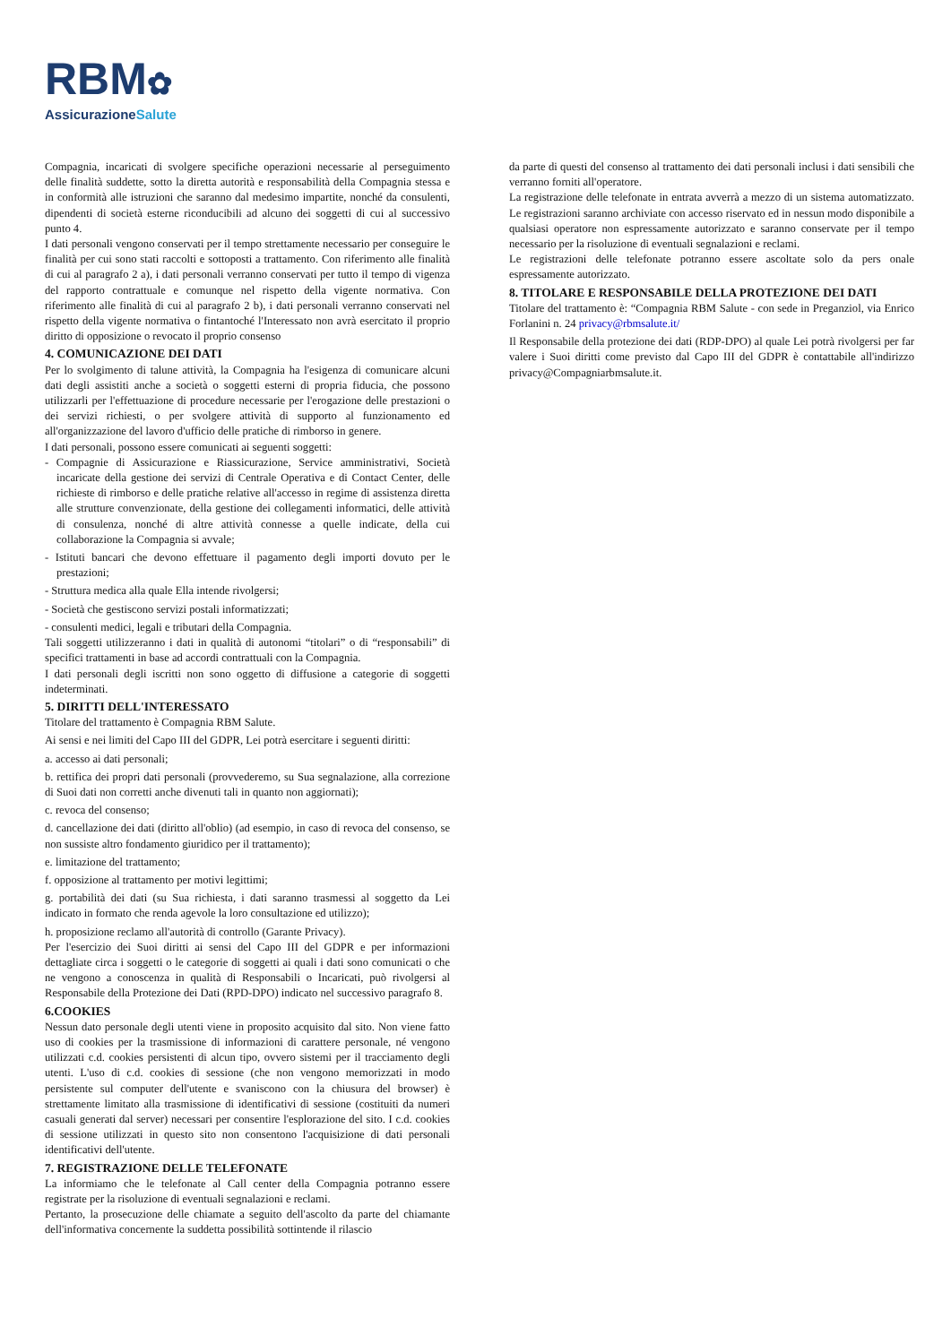RBM✿
AssicurazioneSalute
Compagnia, incaricati di svolgere specifiche operazioni necessarie al perseguimento delle finalità suddette, sotto la diretta autorità e responsabilità della Compagnia stessa e in conformità alle istruzioni che saranno dal medesimo impartite, nonché da consulenti, dipendenti di società esterne riconducibili ad alcuno dei soggetti di cui al successivo punto 4.
I dati personali vengono conservati per il tempo strettamente necessario per conseguire le finalità per cui sono stati raccolti e sottoposti a trattamento. Con riferimento alle finalità di cui al paragrafo 2 a), i dati personali verranno conservati per tutto il tempo di vigenza del rapporto contrattuale e comunque nel rispetto della vigente normativa. Con riferimento alle finalità di cui al paragrafo 2 b), i dati personali verranno conservati nel rispetto della vigente normativa o fintantoché l'Interessato non avrà esercitato il proprio diritto di opposizione o revocato il proprio consenso
4. COMUNICAZIONE DEI DATI
Per lo svolgimento di talune attività, la Compagnia ha l'esigenza di comunicare alcuni dati degli assistiti anche a società o soggetti esterni di propria fiducia, che possono utilizzarli per l'effettuazione di procedure necessarie per l'erogazione delle prestazioni o dei servizi richiesti, o per svolgere attività di supporto al funzionamento ed all'organizzazione del lavoro d'ufficio delle pratiche di rimborso in genere.
I dati personali, possono essere comunicati ai seguenti soggetti:
- Compagnie di Assicurazione e Riassicurazione, Service amministrativi, Società incaricate della gestione dei servizi di Centrale Operativa e di Contact Center, delle richieste di rimborso e delle pratiche relative all'accesso in regime di assistenza diretta alle strutture convenzionate, della gestione dei collegamenti informatici, delle attività di consulenza, nonché di altre attività connesse a quelle indicate, della cui collaborazione la Compagnia si avvale;
- Istituti bancari che devono effettuare il pagamento degli importi dovuto per le prestazioni;
- Struttura medica alla quale Ella intende rivolgersi;
- Società che gestiscono servizi postali informatizzati;
- consulenti medici, legali e tributari della Compagnia.
Tali soggetti utilizzeranno i dati in qualità di autonomi “titolari” o di “responsabili” di specifici trattamenti in base ad accordi contrattuali con la Compagnia.
I dati personali degli iscritti non sono oggetto di diffusione a categorie di soggetti indeterminati.
5. DIRITTI DELL'INTERESSATO
Titolare del trattamento è Compagnia RBM Salute.
Ai sensi e nei limiti del Capo III del GDPR, Lei potrà esercitare i seguenti diritti:
a. accesso ai dati personali;
b. rettifica dei propri dati personali (provvederemo, su Sua segnalazione, alla correzione di Suoi dati non corretti anche divenuti tali in quanto non aggiornati);
c. revoca del consenso;
d. cancellazione dei dati (diritto all'oblio) (ad esempio, in caso di revoca del consenso, se non sussiste altro fondamento giuridico per il trattamento);
e. limitazione del trattamento;
f. opposizione al trattamento per motivi legittimi;
g. portabilità dei dati (su Sua richiesta, i dati saranno trasmessi al soggetto da Lei indicato in formato che renda agevole la loro consultazione ed utilizzo);
h. proposizione reclamo all'autorità di controllo (Garante Privacy).
Per l'esercizio dei Suoi diritti ai sensi del Capo III del GDPR e per informazioni dettagliate circa i soggetti o le categorie di soggetti ai quali i dati sono comunicati o che ne vengono a conoscenza in qualità di Responsabili o Incaricati, può rivolgersi al Responsabile della Protezione dei Dati (RPD-DPO) indicato nel successivo paragrafo 8.
6.COOKIES
Nessun dato personale degli utenti viene in proposito acquisito dal sito. Non viene fatto uso di cookies per la trasmissione di informazioni di carattere personale, né vengono utilizzati c.d. cookies persistenti di alcun tipo, ovvero sistemi per il tracciamento degli utenti. L'uso di c.d. cookies di sessione (che non vengono memorizzati in modo persistente sul computer dell'utente e svaniscono con la chiusura del browser) è strettamente limitato alla trasmissione di identificativi di sessione (costituiti da numeri casuali generati dal server) necessari per consentire l'esplorazione del sito. I c.d. cookies di sessione utilizzati in questo sito non consentono l'acquisizione di dati personali identificativi dell'utente.
7. REGISTRAZIONE DELLE TELEFONATE
La informiamo che le telefonate al Call center della Compagnia potranno essere registrate per la risoluzione di eventuali segnalazioni e reclami.
Pertanto, la prosecuzione delle chiamate a seguito dell'ascolto da parte del chiamante dell'informativa concernente la suddetta possibilità sottintende il rilascio
da parte di questi del consenso al trattamento dei dati personali inclusi i dati sensibili che verranno forniti all'operatore.
La registrazione delle telefonate in entrata avverrà a mezzo di un sistema automatizzato. Le registrazioni saranno archiviate con accesso riservato ed in nessun modo disponibile a qualsiasi operatore non espressamente autorizzato e saranno conservate per il tempo necessario per la risoluzione di eventuali segnalazioni e reclami.
Le registrazioni delle telefonate potranno essere ascoltate solo da pers onale espressamente autorizzato.
8. TITOLARE E RESPONSABILE DELLA PROTEZIONE DEI DATI
Titolare del trattamento è: “Compagnia RBM Salute - con sede in Preganziol, via Enrico Forlanini n. 24 privacy@rbmsalute.it/
Il Responsabile della protezione dei dati (RDP-DPO) al quale Lei potrà rivolgersi per far valere i Suoi diritti come previsto dal Capo III del GDPR è contattabile all'indirizzo privacy@Compagniarbmsalute.it.